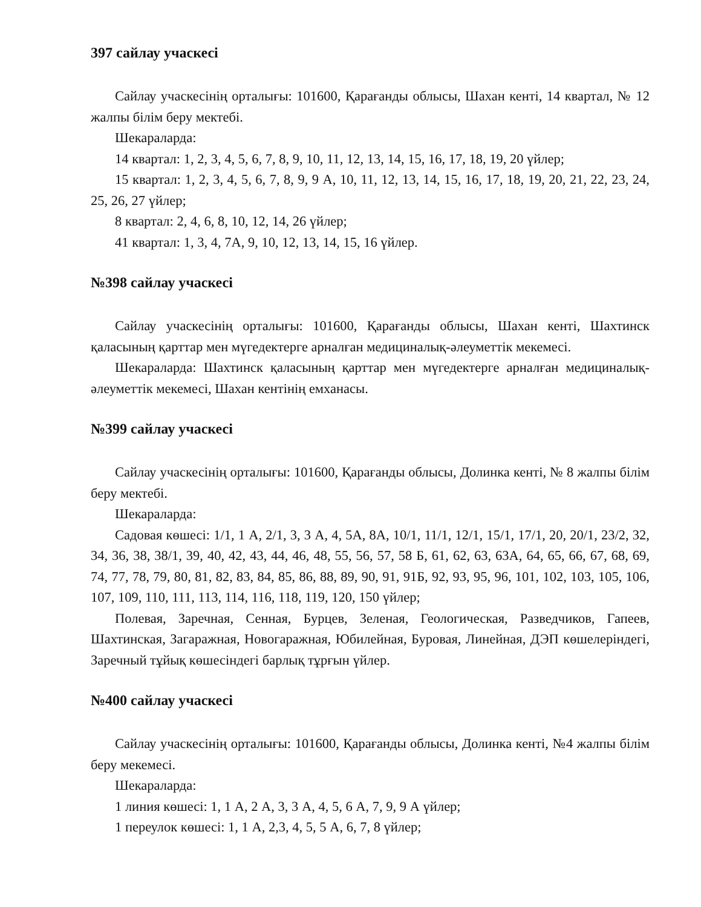397 сайлау учаскесі
Сайлау учаскесінің орталығы: 101600, Қарағанды облысы, Шахан кенті, 14 квартал, № 12 жалпы білім беру мектебі.
Шекараларда:
14 квартал: 1, 2, 3, 4, 5, 6, 7, 8, 9, 10, 11, 12, 13, 14, 15, 16, 17, 18, 19, 20 үйлер;
15 квартал: 1, 2, 3, 4, 5, 6, 7, 8, 9, 9 А, 10, 11, 12, 13, 14, 15, 16, 17, 18, 19, 20, 21, 22, 23, 24, 25, 26, 27 үйлер;
8 квартал: 2, 4, 6, 8, 10, 12, 14, 26 үйлер;
41 квартал: 1, 3, 4, 7А, 9, 10, 12, 13, 14, 15, 16 үйлер.
№398 сайлау учаскесі
Сайлау учаскесінің орталығы: 101600, Қарағанды облысы, Шахан кенті, Шахтинск қаласының қарттар мен мүгедектерге арналған медициналық-әлеуметтік мекемесі.
Шекараларда: Шахтинск қаласының қарттар мен мүгедектерге арналған медициналық-әлеуметтік мекемесі, Шахан кентінің емханасы.
№399 сайлау учаскесі
Сайлау учаскесінің орталығы: 101600, Қарағанды облысы, Долинка кенті, № 8 жалпы білім беру мектебі.
Шекараларда:
Садовая көшесі: 1/1, 1 А, 2/1, 3, 3 А, 4, 5А, 8А, 10/1, 11/1, 12/1, 15/1, 17/1, 20, 20/1, 23/2, 32, 34, 36, 38, 38/1, 39, 40, 42, 43, 44, 46, 48, 55, 56, 57, 58 Б, 61, 62, 63, 63А, 64, 65, 66, 67, 68, 69, 74, 77, 78, 79, 80, 81, 82, 83, 84, 85, 86, 88, 89, 90, 91, 91Б, 92, 93, 95, 96, 101, 102, 103, 105, 106, 107, 109, 110, 111, 113, 114, 116, 118, 119, 120, 150 үйлер;
Полевая, Заречная, Сенная, Бурцев, Зеленая, Геологическая, Разведчиков, Гапеев, Шахтинская, Загаражная, Новогаражная, Юбилейная, Буровая, Линейная, ДЭП көшелеріндегі, Заречный тұйық көшесіндегі барлық тұрғын үйлер.
№400 сайлау учаскесі
Сайлау учаскесінің орталығы: 101600, Қарағанды облысы, Долинка кенті, №4 жалпы білім беру мекемесі.
Шекараларда:
1 линия көшесі: 1, 1 А, 2 А, 3, 3 А, 4, 5, 6 А, 7, 9, 9 А үйлер;
1 переулок көшесі: 1, 1 А, 2,3, 4, 5, 5 А, 6, 7, 8 үйлер;